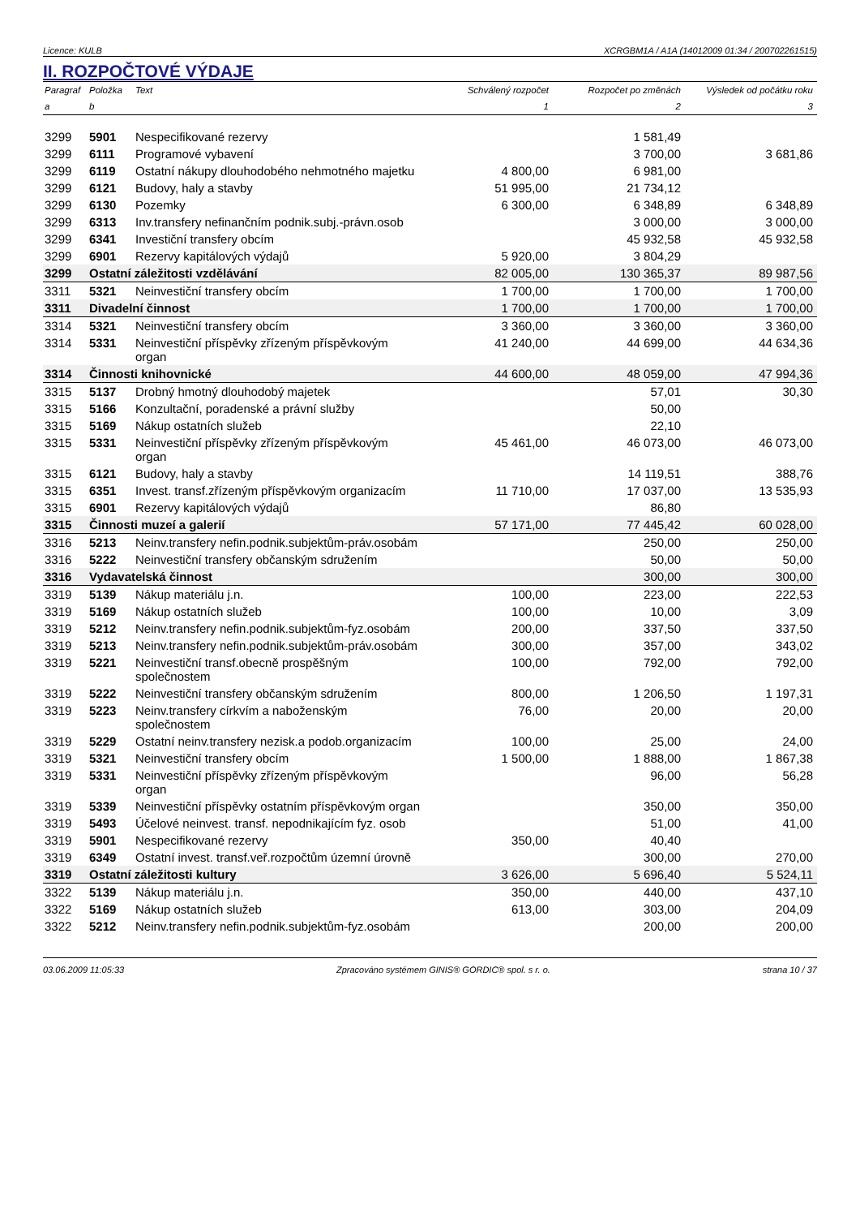Licence: KULB XCRGBM1A / A1A (14012009 01:34 / 200702261515)
II. ROZPOČTOVÉ VÝDAJE
| Paragraf | Položka | Text | Schválený rozpočet | Rozpočet po změnách | Výsledek od počátku roku |
| --- | --- | --- | --- | --- | --- |
| a | b | | 1 | 2 | 3 |
| 3299 | 5901 | Nespecifikované rezervy | | 1 581,49 | |
| 3299 | 6111 | Programové vybavení | | 3 700,00 | 3 681,86 |
| 3299 | 6119 | Ostatní nákupy dlouhodobého nehmotného majetku | 4 800,00 | 6 981,00 | |
| 3299 | 6121 | Budovy, haly a stavby | 51 995,00 | 21 734,12 | |
| 3299 | 6130 | Pozemky | 6 300,00 | 6 348,89 | 6 348,89 |
| 3299 | 6313 | Inv.transfery nefinančním podnik.subj.-právn.osob | | 3 000,00 | 3 000,00 |
| 3299 | 6341 | Investiční transfery obcím | | 45 932,58 | 45 932,58 |
| 3299 | 6901 | Rezervy kapitálových výdajů | 5 920,00 | 3 804,29 | |
| 3299 | Ostatní záležitosti vzdělávání | | 82 005,00 | 130 365,37 | 89 987,56 |
| 3311 | 5321 | Neinvestiční transfery obcím | 1 700,00 | 1 700,00 | 1 700,00 |
| 3311 | Divadelní činnost | | 1 700,00 | 1 700,00 | 1 700,00 |
| 3314 | 5321 | Neinvestiční transfery obcím | 3 360,00 | 3 360,00 | 3 360,00 |
| 3314 | 5331 | Neinvestiční příspěvky zřízeným příspěvkovým organ | 41 240,00 | 44 699,00 | 44 634,36 |
| 3314 | Činnosti knihovnické | | 44 600,00 | 48 059,00 | 47 994,36 |
| 3315 | 5137 | Drobný hmotný dlouhodobý majetek | | 57,01 | 30,30 |
| 3315 | 5166 | Konzultační, poradenské a právní služby | | 50,00 | |
| 3315 | 5169 | Nákup ostatních služeb | | 22,10 | |
| 3315 | 5331 | Neinvestiční příspěvky zřízeným příspěvkovým organ | 45 461,00 | 46 073,00 | 46 073,00 |
| 3315 | 6121 | Budovy, haly a stavby | | 14 119,51 | 388,76 |
| 3315 | 6351 | Invest. transf.zřízeným příspěvkovým organizacím | 11 710,00 | 17 037,00 | 13 535,93 |
| 3315 | 6901 | Rezervy kapitálových výdajů | | 86,80 | |
| 3315 | Činnosti muzeí a galerií | | 57 171,00 | 77 445,42 | 60 028,00 |
| 3316 | 5213 | Neinv.transfery nefin.podnik.subjektům-práv.osobám | | 250,00 | 250,00 |
| 3316 | 5222 | Neinvestiční transfery občanským sdružením | | 50,00 | 50,00 |
| 3316 | Vydavatelská činnost | | | 300,00 | 300,00 |
| 3319 | 5139 | Nákup materiálu j.n. | 100,00 | 223,00 | 222,53 |
| 3319 | 5169 | Nákup ostatních služeb | 100,00 | 10,00 | 3,09 |
| 3319 | 5212 | Neinv.transfery nefin.podnik.subjektům-fyz.osobám | 200,00 | 337,50 | 337,50 |
| 3319 | 5213 | Neinv.transfery nefin.podnik.subjektům-práv.osobám | 300,00 | 357,00 | 343,02 |
| 3319 | 5221 | Neinvestiční transf.obecně prospěšným společnostem | 100,00 | 792,00 | 792,00 |
| 3319 | 5222 | Neinvestiční transfery občanským sdružením | 800,00 | 1 206,50 | 1 197,31 |
| 3319 | 5223 | Neinv.transfery církvím a naboženským společnostem | 76,00 | 20,00 | 20,00 |
| 3319 | 5229 | Ostatní neinv.transfery nezisk.a podob.organizacím | 100,00 | 25,00 | 24,00 |
| 3319 | 5321 | Neinvestiční transfery obcím | 1 500,00 | 1 888,00 | 1 867,38 |
| 3319 | 5331 | Neinvestiční příspěvky zřízeným příspěvkovým organ | | 96,00 | 56,28 |
| 3319 | 5339 | Neinvestiční příspěvky ostatním příspěvkovým organ | | 350,00 | 350,00 |
| 3319 | 5493 | Účelové neinvest. transf. nepodnikajícím fyz. osob | | 51,00 | 41,00 |
| 3319 | 5901 | Nespecifikované rezervy | 350,00 | 40,40 | |
| 3319 | 6349 | Ostatní invest. transf.veř.rozpočtům územní úrovně | | 300,00 | 270,00 |
| 3319 | Ostatní záležitosti kultury | | 3 626,00 | 5 696,40 | 5 524,11 |
| 3322 | 5139 | Nákup materiálu j.n. | 350,00 | 440,00 | 437,10 |
| 3322 | 5169 | Nákup ostatních služeb | 613,00 | 303,00 | 204,09 |
| 3322 | 5212 | Neinv.transfery nefin.podnik.subjektům-fyz.osobám | | 200,00 | 200,00 |
03.06.2009 11:05:33 Zpracováno systémem GINIS® GORDIC® spol. s r. o. strana 10 / 37